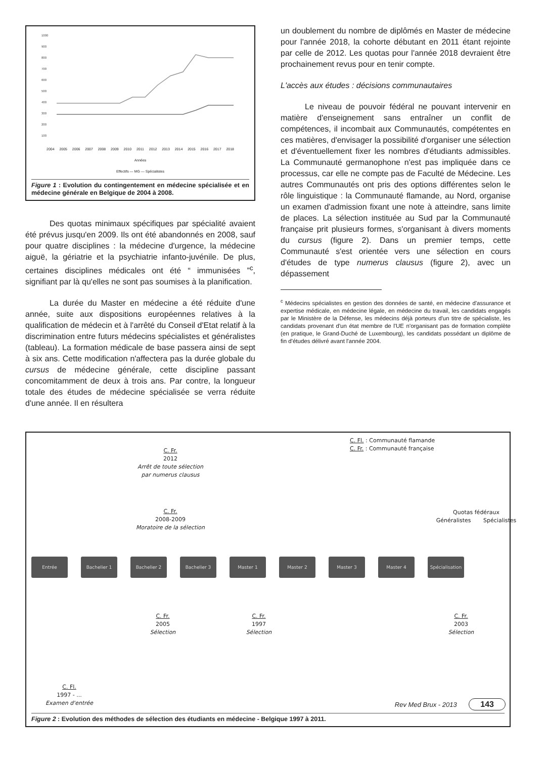1000
900
800
700
600
500
400
300
200
100
2004 2005 2006 2007 2008 2009 2010 2011 2012 2013 2014 2015 2016 2017 2018
Années
Effectifs — MG — Spécialistes
Figure 1 : Evolution du contingentement en médecine spécialisée et en médecine générale en Belgique de 2004 à 2008.
Des quotas minimaux spécifiques par spécialité avaient été prévus jusqu'en 2009. Ils ont été abandonnés en 2008, sauf pour quatre disciplines : la médecine d'urgence, la médecine aiguë, la gériatrie et la psychiatrie infanto-juvénile. De plus, certaines disciplines médicales ont été “ immunisées ”<sup>c</sup>, signifiant par là qu'elles ne sont pas soumises à la planification.
La durée du Master en médecine a été réduite d'une année, suite aux dispositions européennes relatives à la qualification de médecin et à l'arrêté du Conseil d'Etat relatif à la discrimination entre futurs médecins spécialistes et généralistes (tableau). La formation médicale de base passera ainsi de sept à six ans. Cette modification n'affectera pas la durée globale du cursus de médecine générale, cette discipline passant concomitamment de deux à trois ans. Par contre, la longueur totale des études de médecine spécialisée se verra réduite d'une année. Il en résultera
un doublement du nombre de diplômés en Master de médecine pour l'année 2018, la cohorte débutant en 2011 étant rejointe par celle de 2012. Les quotas pour l'année 2018 devraient être prochainement revus pour en tenir compte.
L'accès aux études : décisions communautaires
Le niveau de pouvoir fédéral ne pouvant intervenir en matière d'enseignement sans entraîner un conflit de compétences, il incombait aux Communautés, compétentes en ces matières, d'envisager la possibilité d'organiser une sélection et d'éventuellement fixer les nombres d'étudiants admissibles. La Communauté germanophone n'est pas impliquée dans ce processus, car elle ne compte pas de Faculté de Médecine. Les autres Communautés ont pris des options différentes selon le rôle linguistique : la Communauté flamande, au Nord, organise un examen d'admission fixant une note à atteindre, sans limite de places. La sélection instituée au Sud par la Communauté française prit plusieurs formes, s'organisant à divers moments du cursus (figure 2). Dans un premier temps, cette Communauté s'est orientée vers une sélection en cours d'études de type numerus clausus (figure 2), avec un dépassement
<sup>c</sup> Médecins spécialistes en gestion des données de santé, en médecine d'assurance et expertise médicale, en médecine légale, en médecine du travail, les candidats engagés par le Ministère de la Défense, les médecins déjà porteurs d'un titre de spécialiste, les candidats provenant d'un état membre de l'UE n'organisant pas de formation complète (en pratique, le Grand-Duché de Luxembourg), les candidats possédant un diplôme de fin d'études délivré avant l'année 2004.
C. Fl. : Communauté flamande
C. Fr. : Communauté française
C. Fr.
2012
Arrêt de toute sélection
par numerus clausus
C. Fr.
2008-2009
Moratoire de la sélection
Quotas fédéraux
Généralistes Spécialistes
Entrée Bachelier 1 Bachelier 2 Bachelier 3 Master 1 Master 2 Master 3 Master 4 Spécialisation
C. Fr.
2005
Sélection
C. Fr.
1997
Sélection
C. Fr.
2003
Sélection
C. Fl.
1997 - ...
Examen d'entrée
Figure 2 : Evolution des méthodes de sélection des étudiants en médecine - Belgique 1997 à 2011.
Rev Med Brux - 2013 143